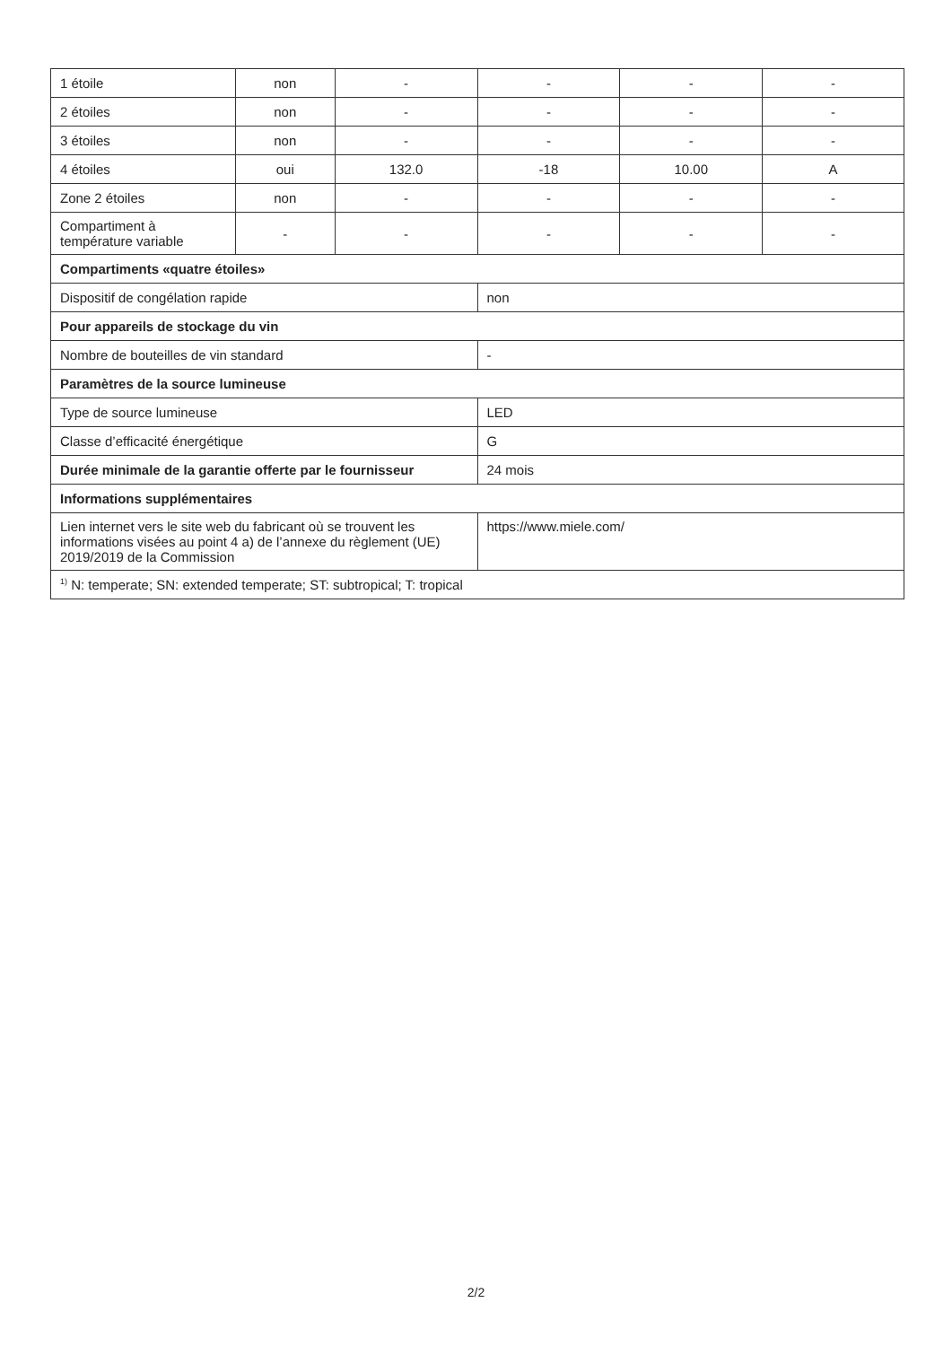| 1 étoile | non | - | - | - | - |
| 2 étoiles | non | - | - | - | - |
| 3 étoiles | non | - | - | - | - |
| 4 étoiles | oui | 132.0 | -18 | 10.00 | A |
| Zone 2 étoiles | non | - | - | - | - |
| Compartiment à température variable | - | - | - | - | - |
| Compartiments «quatre étoiles» | | | | | |
| Dispositif de congélation rapide | | | non | | |
| Pour appareils de stockage du vin | | | | | |
| Nombre de bouteilles de vin standard | | | - | | |
| Paramètres de la source lumineuse | | | | | |
| Type de source lumineuse | | | LED | | |
| Classe d’efficacité énergétique | | | G | | |
| Durée minimale de la garantie offerte par le fournisseur | | | 24 mois | | |
| Informations supplémentaires | | | | | |
| Lien internet vers le site web du fabricant où se trouvent les informations visées au point 4 a) de l’annexe du règlement (UE) 2019/2019 de la Commission | | | https://www.miele.com/ | | |
| <sup>1)</sup> N: temperate; SN: extended temperate; ST: subtropical; T: tropical | | | | | |
2/2